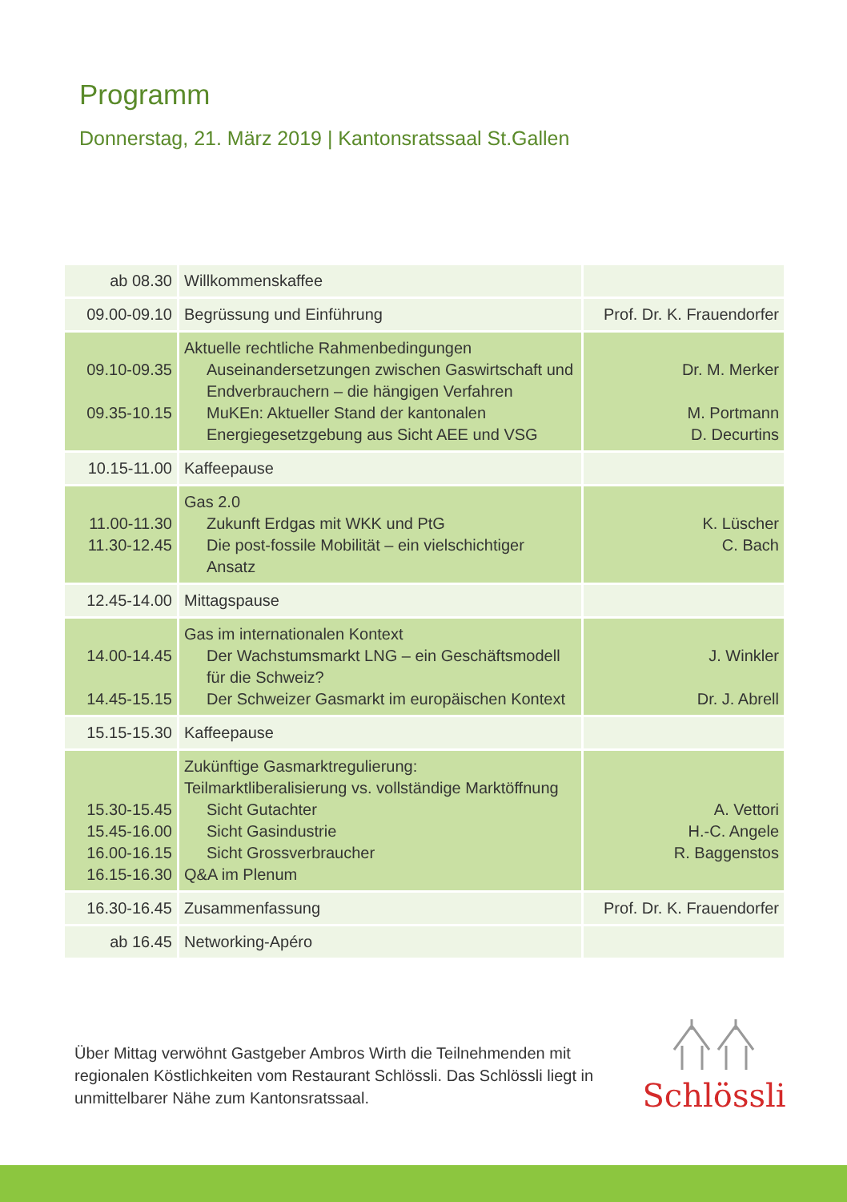Programm
Donnerstag, 21. März 2019 | Kantonsratssaal St.Gallen
| ab 08.30 | Willkommenskaffee | |
| 09.00-09.10 | Begrüssung und Einführung | Prof. Dr. K. Frauendorfer |
| 09.10-09.35 09.35-10.15 | Aktuelle rechtliche Rahmenbedingungen Auseinandersetzungen zwischen Gaswirtschaft und Endverbrauchern – die hängigen Verfahren MuKEn: Aktueller Stand der kantonalen Energiegesetzgebung aus Sicht AEE und VSG | Dr. M. Merker M. Portmann D. Decurtins |
| 10.15-11.00 | Kaffeepause | |
| 11.00-11.30 11.30-12.45 | Gas 2.0 Zukunft Erdgas mit WKK und PtG Die post-fossile Mobilität – ein vielschichtiger Ansatz | K. Lüscher C. Bach |
| 12.45-14.00 | Mittagspause | |
| 14.00-14.45 14.45-15.15 | Gas im internationalen Kontext Der Wachstumsmarkt LNG – ein Geschäftsmodell für die Schweiz? Der Schweizer Gasmarkt im europäischen Kontext | J. Winkler Dr. J. Abrell |
| 15.15-15.30 | Kaffeepause | |
| 15.30-15.45 15.45-16.00 16.00-16.15 16.15-16.30 | Zukünftige Gasmarktregulierung: Teilmarktliberalisierung vs. vollständige Marktöffnung Sicht Gutachter Sicht Gasindustrie Sicht Grossverbraucher Q&A im Plenum | A. Vettori H.-C. Angele R. Baggenstos |
| 16.30-16.45 | Zusammenfassung | Prof. Dr. K. Frauendorfer |
| ab 16.45 | Networking-Apéro | |
Über Mittag verwöhnt Gastgeber Ambros Wirth die Teilnehmenden mit regionalen Köstlichkeiten vom Restaurant Schlössli. Das Schlössli liegt in unmittelbarer Nähe zum Kantonsratssaal.
Schlössli